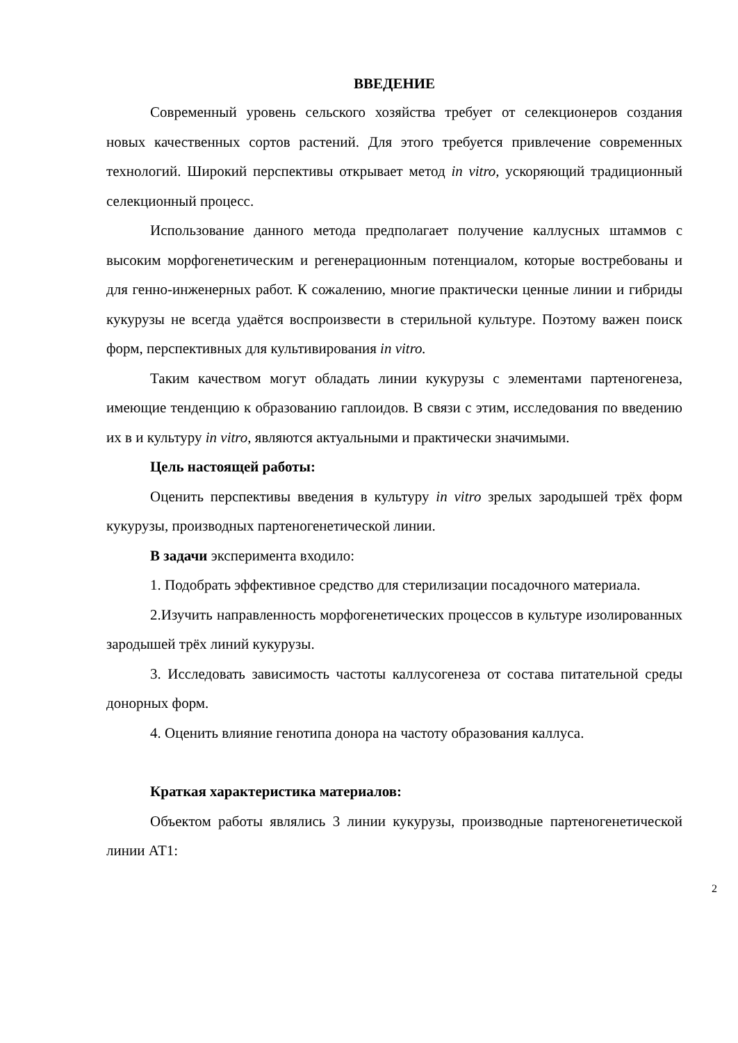ВВЕДЕНИЕ
Современный уровень сельского хозяйства требует от селекционеров создания новых качественных сортов растений. Для этого требуется привлечение современных технологий. Широкий перспективы открывает метод in vitro, ускоряющий традиционный селекционный процесс.
Использование данного метода предполагает получение каллусных штаммов с высоким морфогенетическим и регенерационным потенциалом, которые востребованы и для генно-инженерных работ. К сожалению, многие практически ценные линии и гибриды кукурузы не всегда удаётся воспроизвести в стерильной культуре. Поэтому важен поиск форм, перспективных для культивирования in vitro.
Таким качеством могут обладать линии кукурузы с элементами партеногенеза, имеющие тенденцию к образованию гаплоидов. В связи с этим, исследования по введению их в и культуру in vitro, являются актуальными и практически значимыми.
Цель настоящей работы:
Оценить перспективы введения в культуру in vitro зрелых зародышей трёх форм кукурузы, производных партеногенетической линии.
В задачи эксперимента входило:
1. Подобрать эффективное средство для стерилизации посадочного материала.
2.Изучить направленность морфогенетических процессов в культуре изолированных зародышей трёх линий кукурузы.
3. Исследовать зависимость частоты каллусогенеза от состава питательной среды донорных форм.
4. Оценить влияние генотипа донора на частоту образования каллуса.
Краткая характеристика материалов:
Объектом работы являлись 3 линии кукурузы, производные партеногенетической линии АТ1:
2